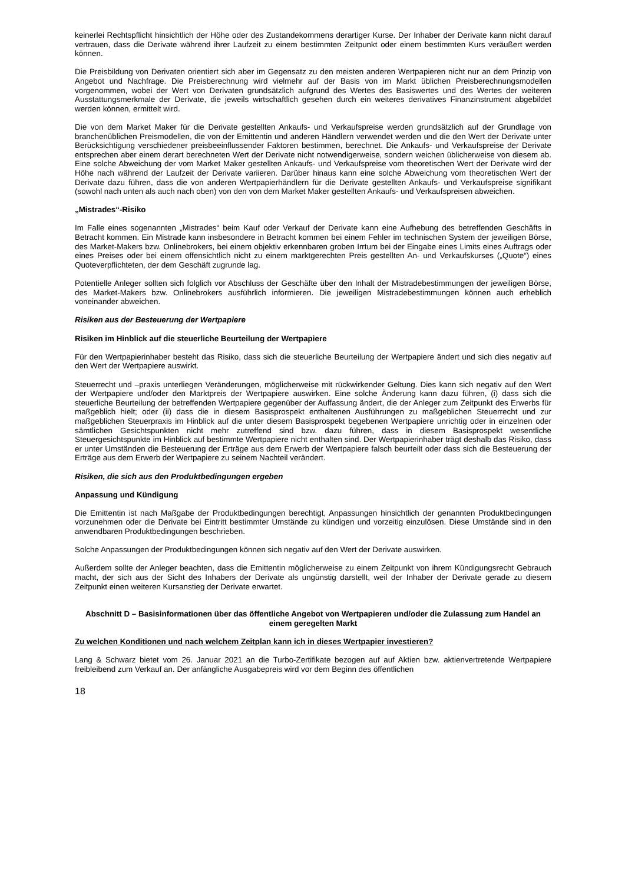keinerlei Rechtspflicht hinsichtlich der Höhe oder des Zustandekommens derartiger Kurse. Der Inhaber der Derivate kann nicht darauf vertrauen, dass die Derivate während ihrer Laufzeit zu einem bestimmten Zeitpunkt oder einem bestimmten Kurs veräußert werden können.
Die Preisbildung von Derivaten orientiert sich aber im Gegensatz zu den meisten anderen Wertpapieren nicht nur an dem Prinzip von Angebot und Nachfrage. Die Preisberechnung wird vielmehr auf der Basis von im Markt üblichen Preisberechnungsmodellen vorgenommen, wobei der Wert von Derivaten grundsätzlich aufgrund des Wertes des Basiswertes und des Wertes der weiteren Ausstattungsmerkmale der Derivate, die jeweils wirtschaftlich gesehen durch ein weiteres derivatives Finanzinstrument abgebildet werden können, ermittelt wird.
Die von dem Market Maker für die Derivate gestellten Ankaufs- und Verkaufspreise werden grundsätzlich auf der Grundlage von branchenüblichen Preismodellen, die von der Emittentin und anderen Händlern verwendet werden und die den Wert der Derivate unter Berücksichtigung verschiedener preisbeeinflussender Faktoren bestimmen, berechnet. Die Ankaufs- und Verkaufspreise der Derivate entsprechen aber einem derart berechneten Wert der Derivate nicht notwendigerweise, sondern weichen üblicherweise von diesem ab. Eine solche Abweichung der vom Market Maker gestellten Ankaufs- und Verkaufspreise vom theoretischen Wert der Derivate wird der Höhe nach während der Laufzeit der Derivate variieren. Darüber hinaus kann eine solche Abweichung vom theoretischen Wert der Derivate dazu führen, dass die von anderen Wertpapierhändlern für die Derivate gestellten Ankaufs- und Verkaufspreise signifikant (sowohl nach unten als auch nach oben) von den von dem Market Maker gestellten Ankaufs- und Verkaufspreisen abweichen.
„Mistrades“-Risiko
Im Falle eines sogenannten „Mistrades“ beim Kauf oder Verkauf der Derivate kann eine Aufhebung des betreffenden Geschäfts in Betracht kommen. Ein Mistrade kann insbesondere in Betracht kommen bei einem Fehler im technischen System der jeweiligen Börse, des Market-Makers bzw. Onlinebrokers, bei einem objektiv erkennbaren groben Irrtum bei der Eingabe eines Limits eines Auftrags oder eines Preises oder bei einem offensichtlich nicht zu einem marktgerechten Preis gestellten An- und Verkaufskurses („Quote“) eines Quoteverpflichteten, der dem Geschäft zugrunde lag.
Potentielle Anleger sollten sich folglich vor Abschluss der Geschäfte über den Inhalt der Mistradebestimmungen der jeweiligen Börse, des Market-Makers bzw. Onlinebrokers ausführlich informieren. Die jeweiligen Mistradebestimmungen können auch erheblich voneinander abweichen.
Risiken aus der Besteuerung der Wertpapiere
Risiken im Hinblick auf die steuerliche Beurteilung der Wertpapiere
Für den Wertpapierinhaber besteht das Risiko, dass sich die steuerliche Beurteilung der Wertpapiere ändert und sich dies negativ auf den Wert der Wertpapiere auswirkt.
Steuerrecht und –praxis unterliegen Veränderungen, möglicherweise mit rückwirkender Geltung. Dies kann sich negativ auf den Wert der Wertpapiere und/oder den Marktpreis der Wertpapiere auswirken. Eine solche Änderung kann dazu führen, (i) dass sich die steuerliche Beurteilung der betreffenden Wertpapiere gegenüber der Auffassung ändert, die der Anleger zum Zeitpunkt des Erwerbs für maßgeblich hielt; oder (ii) dass die in diesem Basisprospekt enthaltenen Ausführungen zu maßgeblichen Steuerrecht und zur maßgeblichen Steuerpraxis im Hinblick auf die unter diesem Basisprospekt begebenen Wertpapiere unrichtig oder in einzelnen oder sämtlichen Gesichtspunkten nicht mehr zutreffend sind bzw. dazu führen, dass in diesem Basisprospekt wesentliche Steuergesichtspunkte im Hinblick auf bestimmte Wertpapiere nicht enthalten sind. Der Wertpapierinhaber trägt deshalb das Risiko, dass er unter Umständen die Besteuerung der Erträge aus dem Erwerb der Wertpapiere falsch beurteilt oder dass sich die Besteuerung der Erträge aus dem Erwerb der Wertpapiere zu seinem Nachteil verändert.
Risiken, die sich aus den Produktbedingungen ergeben
Anpassung und Kündigung
Die Emittentin ist nach Maßgabe der Produktbedingungen berechtigt, Anpassungen hinsichtlich der genannten Produktbedingungen vorzunehmen oder die Derivate bei Eintritt bestimmter Umstände zu kündigen und vorzeitig einzulösen. Diese Umstände sind in den anwendbaren Produktbedingungen beschrieben.
Solche Anpassungen der Produktbedingungen können sich negativ auf den Wert der Derivate auswirken.
Außerdem sollte der Anleger beachten, dass die Emittentin möglicherweise zu einem Zeitpunkt von ihrem Kündigungsrecht Gebrauch macht, der sich aus der Sicht des Inhabers der Derivate als ungünstig darstellt, weil der Inhaber der Derivate gerade zu diesem Zeitpunkt einen weiteren Kursanstieg der Derivate erwartet.
Abschnitt D – Basisinformationen über das öffentliche Angebot von Wertpapieren und/oder die Zulassung zum Handel an einem geregelten Markt
Zu welchen Konditionen und nach welchem Zeitplan kann ich in dieses Wertpapier investieren?
Lang & Schwarz bietet vom 26. Januar 2021 an die Turbo-Zertifikate bezogen auf auf Aktien bzw. aktienvertretende Wertpapiere freibleibend zum Verkauf an. Der anfängliche Ausgabepreis wird vor dem Beginn des öffentlichen
18